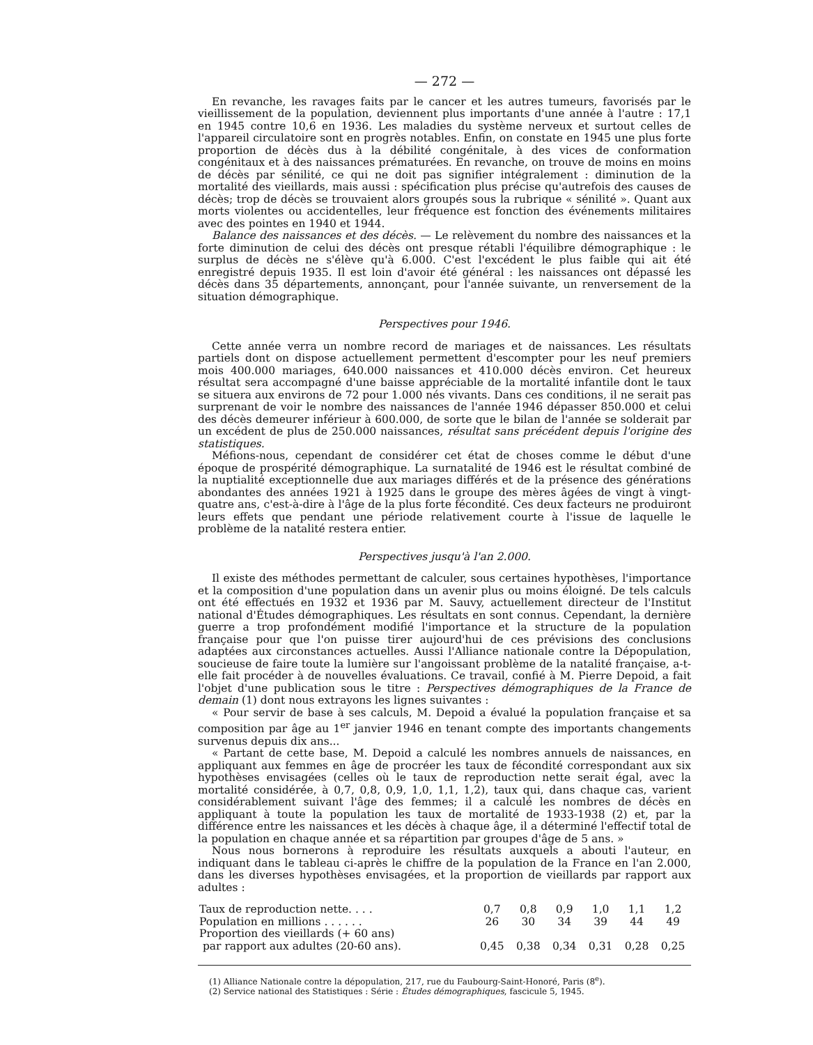— 272 —
En revanche, les ravages faits par le cancer et les autres tumeurs, favorisés par le vieillissement de la population, deviennent plus importants d'une année à l'autre : 17,1 en 1945 contre 10,6 en 1936. Les maladies du système nerveux et surtout celles de l'appareil circulatoire sont en progrès notables. Enfin, on constate en 1945 une plus forte proportion de décès dus à la débilité congénitale, à des vices de conformation congénitaux et à des naissances prématurées. En revanche, on trouve de moins en moins de décès par sénilité, ce qui ne doit pas signifier intégralement : diminution de la mortalité des vieillards, mais aussi : spécification plus précise qu'autrefois des causes de décès; trop de décès se trouvaient alors groupés sous la rubrique « sénilité ». Quant aux morts violentes ou accidentelles, leur fréquence est fonction des événements militaires avec des pointes en 1940 et 1944.
Balance des naissances et des décès. — Le relèvement du nombre des naissances et la forte diminution de celui des décès ont presque rétabli l'équilibre démographique : le surplus de décès ne s'élève qu'à 6.000. C'est l'excédent le plus faible qui ait été enregistré depuis 1935. Il est loin d'avoir été général : les naissances ont dépassé les décès dans 35 départements, annonçant, pour l'année suivante, un renversement de la situation démographique.
Perspectives pour 1946.
Cette année verra un nombre record de mariages et de naissances. Les résultats partiels dont on dispose actuellement permettent d'escompter pour les neuf premiers mois 400.000 mariages, 640.000 naissances et 410.000 décès environ. Cet heureux résultat sera accompagné d'une baisse appréciable de la mortalité infantile dont le taux se situera aux environs de 72 pour 1.000 nés vivants. Dans ces conditions, il ne serait pas surprenant de voir le nombre des naissances de l'année 1946 dépasser 850.000 et celui des décès demeurer inférieur à 600.000, de sorte que le bilan de l'année se solderait par un excédent de plus de 250.000 naissances, résultat sans précédent depuis l'origine des statistiques.
Méfions-nous, cependant de considérer cet état de choses comme le début d'une époque de prospérité démographique. La surnatalité de 1946 est le résultat combiné de la nuptialité exceptionnelle due aux mariages différés et de la présence des générations abondantes des années 1921 à 1925 dans le groupe des mères âgées de vingt à vingt-quatre ans, c'est-à-dire à l'âge de la plus forte fécondité. Ces deux facteurs ne produiront leurs effets que pendant une période relativement courte à l'issue de laquelle le problème de la natalité restera entier.
Perspectives jusqu'à l'an 2.000.
Il existe des méthodes permettant de calculer, sous certaines hypothèses, l'importance et la composition d'une population dans un avenir plus ou moins éloigné. De tels calculs ont été effectués en 1932 et 1936 par M. Sauvy, actuellement directeur de l'Institut national d'Études démographiques. Les résultats en sont connus. Cependant, la dernière guerre a trop profondément modifié l'importance et la structure de la population française pour que l'on puisse tirer aujourd'hui de ces prévisions des conclusions adaptées aux circonstances actuelles. Aussi l'Alliance nationale contre la Dépopulation, soucieuse de faire toute la lumière sur l'angoissant problème de la natalité française, a-t-elle fait procéder à de nouvelles évaluations. Ce travail, confié à M. Pierre Depoid, a fait l'objet d'une publication sous le titre : Perspectives démographiques de la France de demain (1) dont nous extrayons les lignes suivantes :
« Pour servir de base à ses calculs, M. Depoid a évalué la population française et sa composition par âge au 1<sup>er</sup> janvier 1946 en tenant compte des importants changements survenus depuis dix ans...
« Partant de cette base, M. Depoid a calculé les nombres annuels de naissances, en appliquant aux femmes en âge de procréer les taux de fécondité correspondant aux six hypothèses envisagées (celles où le taux de reproduction nette serait égal, avec la mortalité considérée, à 0,7, 0,8, 0,9, 1,0, 1,1, 1,2), taux qui, dans chaque cas, varient considérablement suivant l'âge des femmes; il a calculé les nombres de décès en appliquant à toute la population les taux de mortalité de 1933-1938 (2) et, par la différence entre les naissances et les décès à chaque âge, il a déterminé l'effectif total de la population en chaque année et sa répartition par groupes d'âge de 5 ans. »
Nous nous bornerons à reproduire les résultats auxquels a abouti l'auteur, en indiquant dans le tableau ci-après le chiffre de la population de la France en l'an 2.000, dans les diverses hypothèses envisagées, et la proportion de vieillards par rapport aux adultes :
| Taux de reproduction nette. . . . | 0,7 | 0,8 | 0,9 | 1,0 | 1,1 | 1,2 |
| Population en millions . . . . . . | 26 | 30 | 34 | 39 | 44 | 49 |
| Proportion des vieillards (+ 60 ans) par rapport aux adultes (20-60 ans). | 0,45 | 0,38 | 0,34 | 0,31 | 0,28 | 0,25 |
(1) Alliance Nationale contre la dépopulation, 217, rue du Faubourg-Saint-Honoré, Paris (8<sup>e</sup>).
(2) Service national des Statistiques : Série : Études démographiques, fascicule 5, 1945.